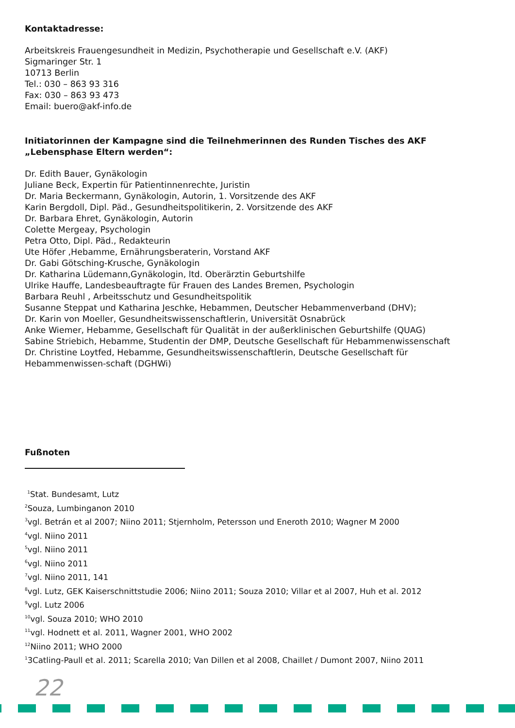Kontaktadresse:
Arbeitskreis Frauengesundheit in Medizin, Psychotherapie und Gesellschaft e.V. (AKF)
Sigmaringer Str. 1
10713 Berlin
Tel.: 030 – 863 93 316
Fax: 030 – 863 93 473
Email: buero@akf-info.de
Initiatorinnen der Kampagne sind die Teilnehmerinnen des Runden Tisches des AKF „Lebensphase Eltern werden“:
Dr. Edith Bauer, Gynäkologin
Juliane Beck, Expertin für Patientinnenrechte, Juristin
Dr. Maria Beckermann, Gynäkologin, Autorin, 1. Vorsitzende des AKF
Karin Bergdoll, Dipl. Päd., Gesundheitspolitikerin, 2. Vorsitzende des AKF
Dr. Barbara Ehret, Gynäkologin, Autorin
Colette Mergeay, Psychologin
Petra Otto, Dipl. Päd., Redakteurin
Ute Höfer ,Hebamme, Ernährungsberaterin, Vorstand AKF
Dr. Gabi Götsching-Krusche, Gynäkologin
Dr. Katharina Lüdemann,Gynäkologin, ltd. Oberärztin Geburtshilfe
Ulrike Hauffe, Landesbeauftragte für Frauen des Landes Bremen, Psychologin
Barbara Reuhl , Arbeitsschutz und Gesundheitspolitik
Susanne Steppat und Katharina Jeschke, Hebammen, Deutscher Hebammenverband (DHV);
Dr. Karin von Moeller, Gesundheitswissenschaftlerin, Universität Osnabrück
Anke Wiemer, Hebamme, Gesellschaft für Qualität in der außerklinischen Geburtshilfe (QUAG)
Sabine Striebich, Hebamme, Studentin der DMP, Deutsche Gesellschaft für Hebammenwissenschaft
Dr. Christine Loytfed, Hebamme, Gesundheitswissenschaftlerin, Deutsche Gesellschaft für Hebammenwissen-schaft (DGHWi)
Fußnoten
<sup>1</sup> Stat. Bundesamt, Lutz
<sup>2</sup> Souza, Lumbinganon 2010
<sup>3</sup> vgl. Betrán et al 2007; Niino 2011; Stjernholm, Petersson und Eneroth 2010; Wagner M 2000
<sup>4</sup> vgl. Niino 2011
<sup>5</sup> vgl. Niino 2011
<sup>6</sup> vgl. Niino 2011
<sup>7</sup> vgl. Niino 2011, 141
<sup>8</sup> vgl. Lutz, GEK Kaiserschnittstudie 2006; Niino 2011; Souza 2010; Villar et al 2007, Huh et al. 2012
<sup>9</sup> vgl. Lutz 2006
<sup>10</sup> vgl. Souza 2010; WHO 2010
<sup>11</sup> vgl. Hodnett et al. 2011, Wagner 2001, WHO 2002
<sup>12</sup> Niino 2011; WHO 2000
<sup>1</sup> 3Catling-Paull et al. 2011; Scarella 2010; Van Dillen et al 2008, Chaillet / Dumont 2007, Niino 2011
22